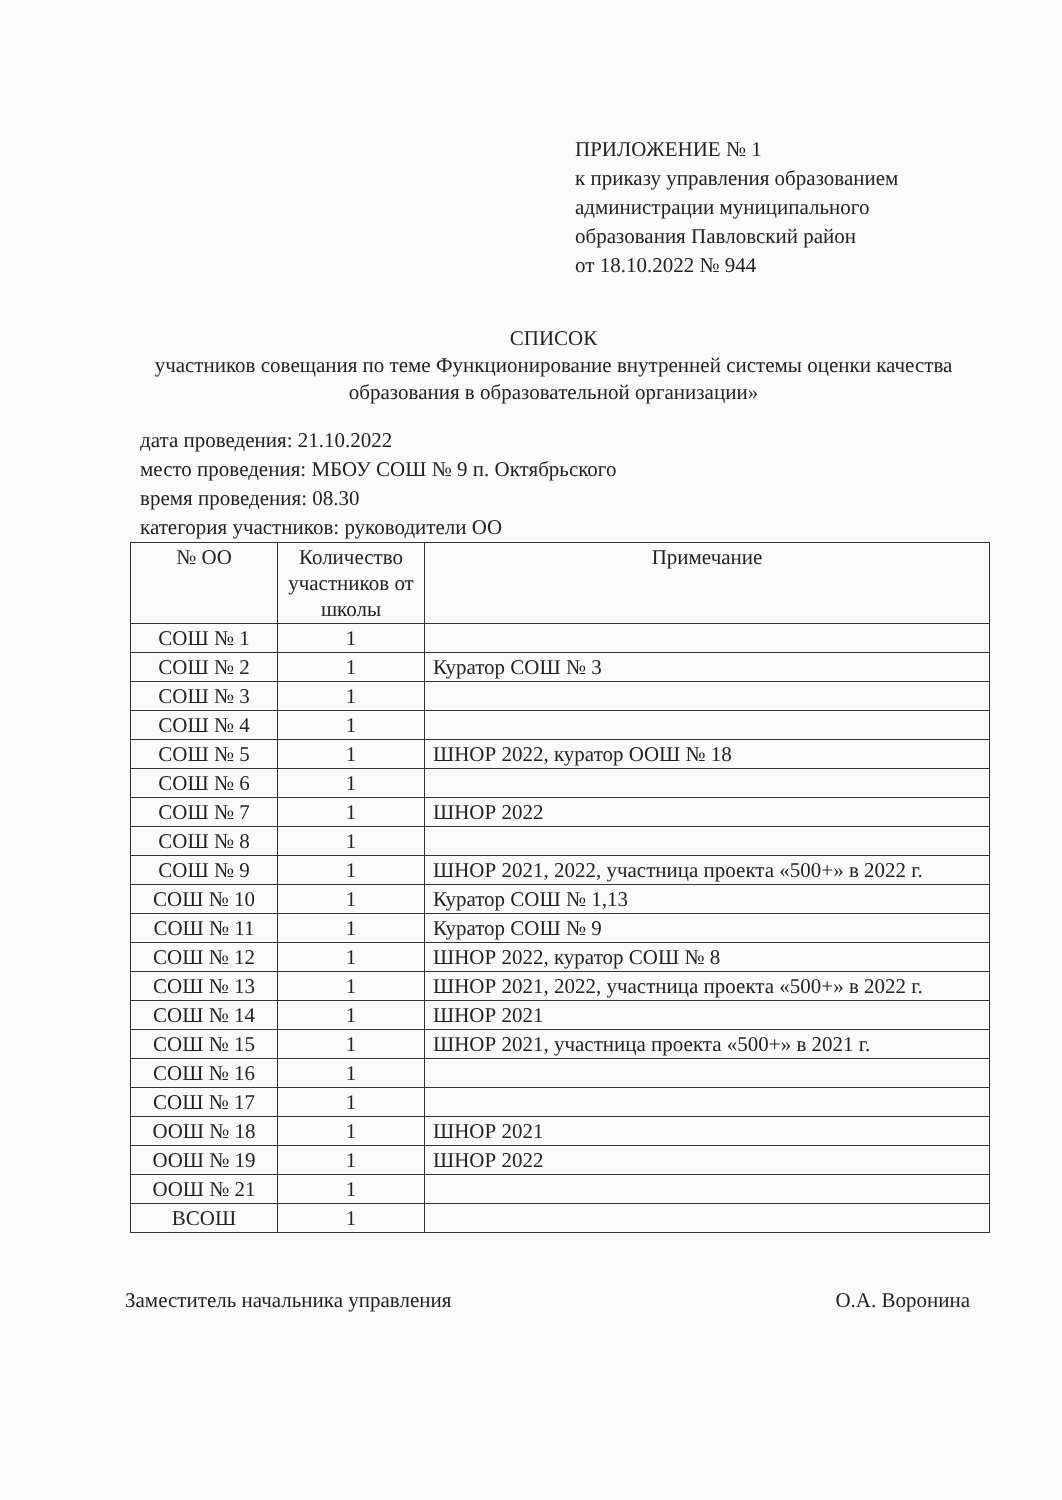ПРИЛОЖЕНИЕ № 1
к приказу управления образованием
администрации муниципального
образования Павловский район
от 18.10.2022 № 944
СПИСОК
участников совещания по теме Функционирование внутренней системы оценки качества образования в образовательной организации»
дата проведения: 21.10.2022
место проведения: МБОУ СОШ № 9 п. Октябрьского
время проведения: 08.30
категория участников: руководители ОО
| № ОО | Количество участников от школы | Примечание |
| --- | --- | --- |
| СОШ № 1 | 1 | |
| СОШ № 2 | 1 | Куратор СОШ № 3 |
| СОШ № 3 | 1 | |
| СОШ № 4 | 1 | |
| СОШ № 5 | 1 | ШНОР 2022, куратор ООШ № 18 |
| СОШ № 6 | 1 | |
| СОШ № 7 | 1 | ШНОР 2022 |
| СОШ № 8 | 1 | |
| СОШ № 9 | 1 | ШНОР 2021, 2022, участница проекта «500+» в 2022 г. |
| СОШ № 10 | 1 | Куратор СОШ № 1,13 |
| СОШ № 11 | 1 | Куратор СОШ № 9 |
| СОШ № 12 | 1 | ШНОР 2022, куратор СОШ № 8 |
| СОШ № 13 | 1 | ШНОР 2021, 2022, участница проекта «500+» в 2022 г. |
| СОШ № 14 | 1 | ШНОР 2021 |
| СОШ № 15 | 1 | ШНОР 2021, участница проекта «500+» в 2021 г. |
| СОШ № 16 | 1 | |
| СОШ № 17 | 1 | |
| ООШ № 18 | 1 | ШНОР 2021 |
| ООШ № 19 | 1 | ШНОР 2022 |
| ООШ № 21 | 1 | |
| ВСОШ | 1 | |
Заместитель начальника управления О.А. Воронина